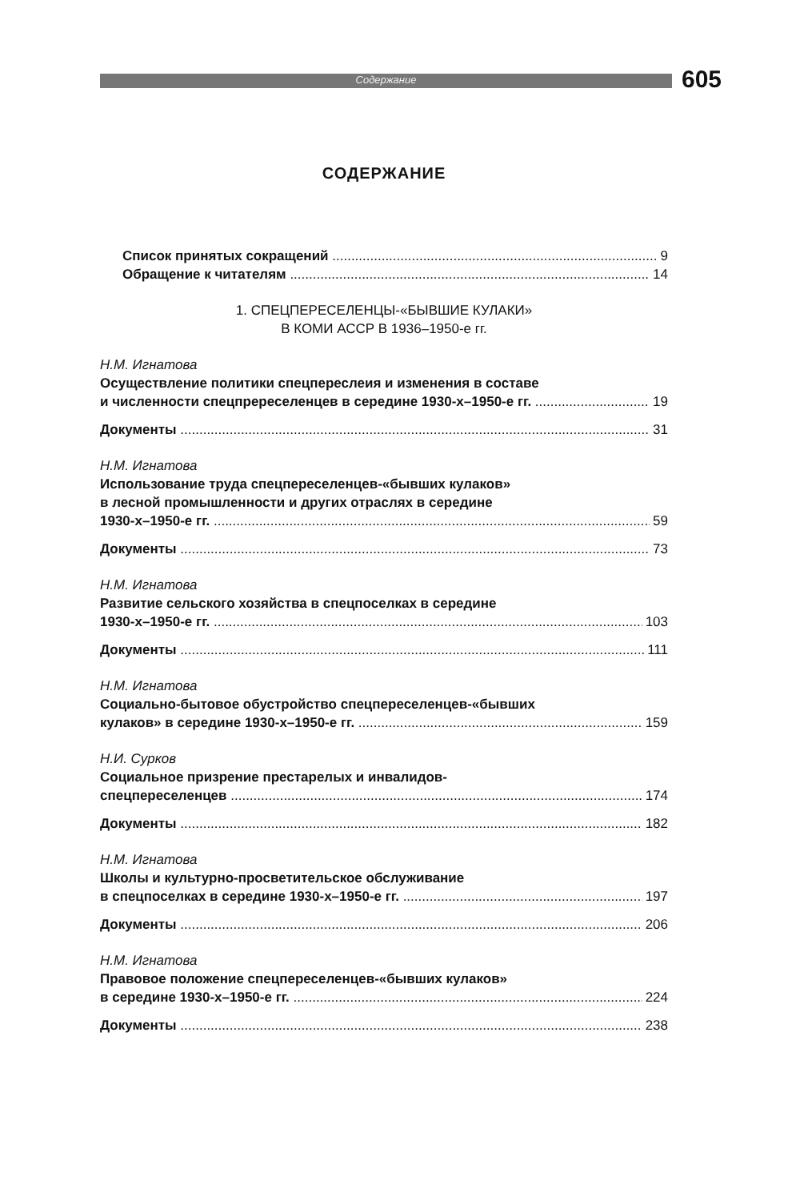Содержание 605
СОДЕРЖАНИЕ
Список принятых сокращений 9
Обращение к читателям 14
1. СПЕЦПЕРЕСЕЛЕНЦЫ-«БЫВШИЕ КУЛАКИ»
В КОМИ АССР В 1936–1950-е гг.
Н.М. Игнатова
Осуществление политики спецпереслеия и изменения в составе
и численности спецпререселенцев в середине 1930-х–1950-е гг. 19
Документы 31
Н.М. Игнатова
Использование труда спецпереселенцев-«бывших кулаков»
в лесной промышленности и других отраслях в середине
1930-х–1950-е гг. 59
Документы 73
Н.М. Игнатова
Развитие сельского хозяйства в спецпоселках в середине
1930-х–1950-е гг. 103
Документы 111
Н.М. Игнатова
Социально-бытовое обустройство спецпереселенцев-«бывших
кулаков» в середине 1930-х–1950-е гг. 159
Н.И. Сурков
Социальное призрение престарелых и инвалидов-
спецпереселенцев 174
Документы 182
Н.М. Игнатова
Школы и культурно-просветительское обслуживание
в спецпоселках в середине 1930-х–1950-е гг. 197
Документы 206
Н.М. Игнатова
Правовое положение спецпереселенцев-«бывших кулаков»
в середине 1930-х–1950-е гг. 224
Документы 238